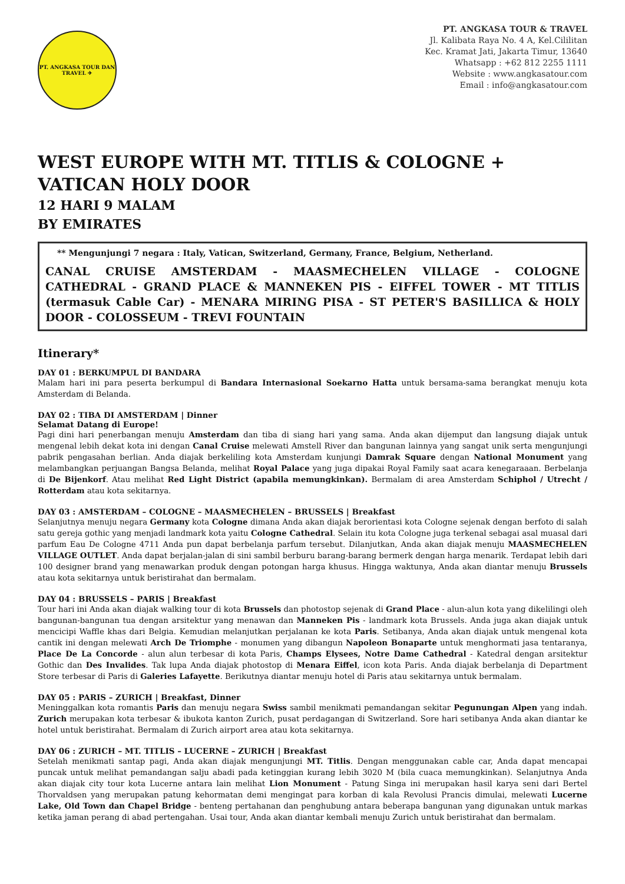PT. ANGKASA TOUR DAN TRAVEL ✈
PT. ANGKASA TOUR & TRAVEL
Jl. Kalibata Raya No. 4 A, Kel.Cililitan
Kec. Kramat Jati, Jakarta Timur, 13640
Whatsapp : +62 812 2255 1111
Website : www.angkasatour.com
Email : info@angkasatour.com
WEST EUROPE WITH MT. TITLIS & COLOGNE +
VATICAN HOLY DOOR
12 HARI 9 MALAM
BY EMIRATES
** Mengunjungi 7 negara : Italy, Vatican, Switzerland, Germany, France, Belgium, Netherland.
CANAL CRUISE AMSTERDAM - MAASMECHELEN VILLAGE - COLOGNE CATHEDRAL - GRAND PLACE & MANNEKEN PIS - EIFFEL TOWER - MT TITLIS (termasuk Cable Car) - MENARA MIRING PISA - ST PETER'S BASILLICA & HOLY DOOR - COLOSSEUM - TREVI FOUNTAIN
Itinerary*
DAY 01 : BERKUMPUL DI BANDARA
Malam hari ini para peserta berkumpul di Bandara Internasional Soekarno Hatta untuk bersama-sama berangkat menuju kota Amsterdam di Belanda.
DAY 02 : TIBA DI AMSTERDAM | Dinner
Selamat Datang di Europe!
Pagi dini hari penerbangan menuju Amsterdam dan tiba di siang hari yang sama. Anda akan dijemput dan langsung diajak untuk mengenal lebih dekat kota ini dengan Canal Cruise melewati Amstell River dan bangunan lainnya yang sangat unik serta mengunjungi pabrik pengasahan berlian. Anda diajak berkeliling kota Amsterdam kunjungi Damrak Square dengan National Monument yang melambangkan perjuangan Bangsa Belanda, melihat Royal Palace yang juga dipakai Royal Family saat acara kenegaraaan. Berbelanja di De Bijenkorf. Atau melihat Red Light District (apabila memungkinkan). Bermalam di area Amsterdam Schiphol / Utrecht / Rotterdam atau kota sekitarnya.
DAY 03 : AMSTERDAM – COLOGNE – MAASMECHELEN – BRUSSELS | Breakfast
Selanjutnya menuju negara Germany kota Cologne dimana Anda akan diajak berorientasi kota Cologne sejenak dengan berfoto di salah satu gereja gothic yang menjadi landmark kota yaitu Cologne Cathedral. Selain itu kota Cologne juga terkenal sebagai asal muasal dari parfum Eau De Cologne 4711 Anda pun dapat berbelanja parfum tersebut. Dilanjutkan, Anda akan diajak menuju MAASMECHELEN VILLAGE OUTLET. Anda dapat berjalan-jalan di sini sambil berburu barang-barang bermerk dengan harga menarik. Terdapat lebih dari 100 designer brand yang menawarkan produk dengan potongan harga khusus. Hingga waktunya, Anda akan diantar menuju Brussels atau kota sekitarnya untuk beristirahat dan bermalam.
DAY 04 : BRUSSELS – PARIS | Breakfast
Tour hari ini Anda akan diajak walking tour di kota Brussels dan photostop sejenak di Grand Place - alun-alun kota yang dikelilingi oleh bangunan-bangunan tua dengan arsitektur yang menawan dan Manneken Pis - landmark kota Brussels. Anda juga akan diajak untuk mencicipi Waffle khas dari Belgia. Kemudian melanjutkan perjalanan ke kota Paris. Setibanya, Anda akan diajak untuk mengenal kota cantik ini dengan melewati Arch De Triomphe - monumen yang dibangun Napoleon Bonaparte untuk menghormati jasa tentaranya, Place De La Concorde - alun alun terbesar di kota Paris, Champs Elysees, Notre Dame Cathedral - Katedral dengan arsitektur Gothic dan Des Invalides. Tak lupa Anda diajak photostop di Menara Eiffel, icon kota Paris. Anda diajak berbelanja di Department Store terbesar di Paris di Galeries Lafayette. Berikutnya diantar menuju hotel di Paris atau sekitarnya untuk bermalam.
DAY 05 : PARIS – ZURICH | Breakfast, Dinner
Meninggalkan kota romantis Paris dan menuju negara Swiss sambil menikmati pemandangan sekitar Pegunungan Alpen yang indah. Zurich merupakan kota terbesar & ibukota kanton Zurich, pusat perdagangan di Switzerland. Sore hari setibanya Anda akan diantar ke hotel untuk beristirahat. Bermalam di Zurich airport area atau kota sekitarnya.
DAY 06 : ZURICH – MT. TITLIS – LUCERNE – ZURICH | Breakfast
Setelah menikmati santap pagi, Anda akan diajak mengunjungi MT. Titlis. Dengan menggunakan cable car, Anda dapat mencapai puncak untuk melihat pemandangan salju abadi pada ketinggian kurang lebih 3020 M (bila cuaca memungkinkan). Selanjutnya Anda akan diajak city tour kota Lucerne antara lain melihat Lion Monument - Patung Singa ini merupakan hasil karya seni dari Bertel Thorvaldsen yang merupakan patung kehormatan demi mengingat para korban di kala Revolusi Prancis dimulai, melewati Lucerne Lake, Old Town dan Chapel Bridge - benteng pertahanan dan penghubung antara beberapa bangunan yang digunakan untuk markas ketika jaman perang di abad pertengahan. Usai tour, Anda akan diantar kembali menuju Zurich untuk beristirahat dan bermalam.